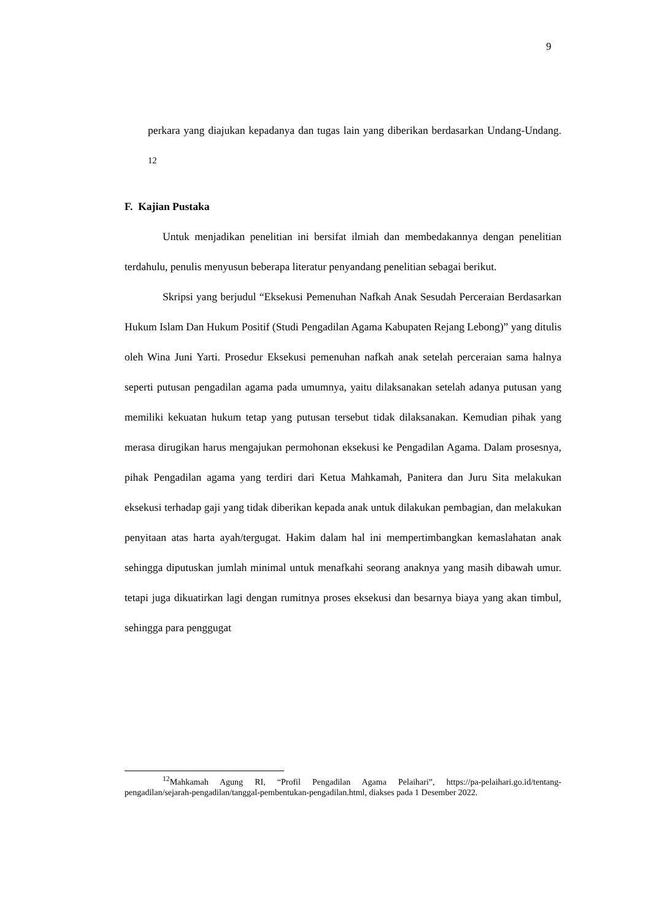9
perkara yang diajukan kepadanya dan tugas lain yang diberikan berdasarkan Undang-Undang. <sup>12</sup>
F. Kajian Pustaka
Untuk menjadikan penelitian ini bersifat ilmiah dan membedakannya dengan penelitian terdahulu, penulis menyusun beberapa literatur penyandang penelitian sebagai berikut.
Skripsi yang berjudul “Eksekusi Pemenuhan Nafkah Anak Sesudah Perceraian Berdasarkan Hukum Islam Dan Hukum Positif (Studi Pengadilan Agama Kabupaten Rejang Lebong)” yang ditulis oleh Wina Juni Yarti. Prosedur Eksekusi pemenuhan nafkah anak setelah perceraian sama halnya seperti putusan pengadilan agama pada umumnya, yaitu dilaksanakan setelah adanya putusan yang memiliki kekuatan hukum tetap yang putusan tersebut tidak dilaksanakan. Kemudian pihak yang merasa dirugikan harus mengajukan permohonan eksekusi ke Pengadilan Agama. Dalam prosesnya, pihak Pengadilan agama yang terdiri dari Ketua Mahkamah, Panitera dan Juru Sita melakukan eksekusi terhadap gaji yang tidak diberikan kepada anak untuk dilakukan pembagian, dan melakukan penyitaan atas harta ayah/tergugat. Hakim dalam hal ini mempertimbangkan kemaslahatan anak sehingga diputuskan jumlah minimal untuk menafkahi seorang anaknya yang masih dibawah umur. tetapi juga dikuatirkan lagi dengan rumitnya proses eksekusi dan besarnya biaya yang akan timbul, sehingga para penggugat
<sup>12</sup> Mahkamah Agung RI, “Profil Pengadilan Agama Pelaihari”, https://pa-pelaihari.go.id/tentang-pengadilan/sejarah-pengadilan/tanggal-pembentukan-pengadilan.html, diakses pada 1 Desember 2022.